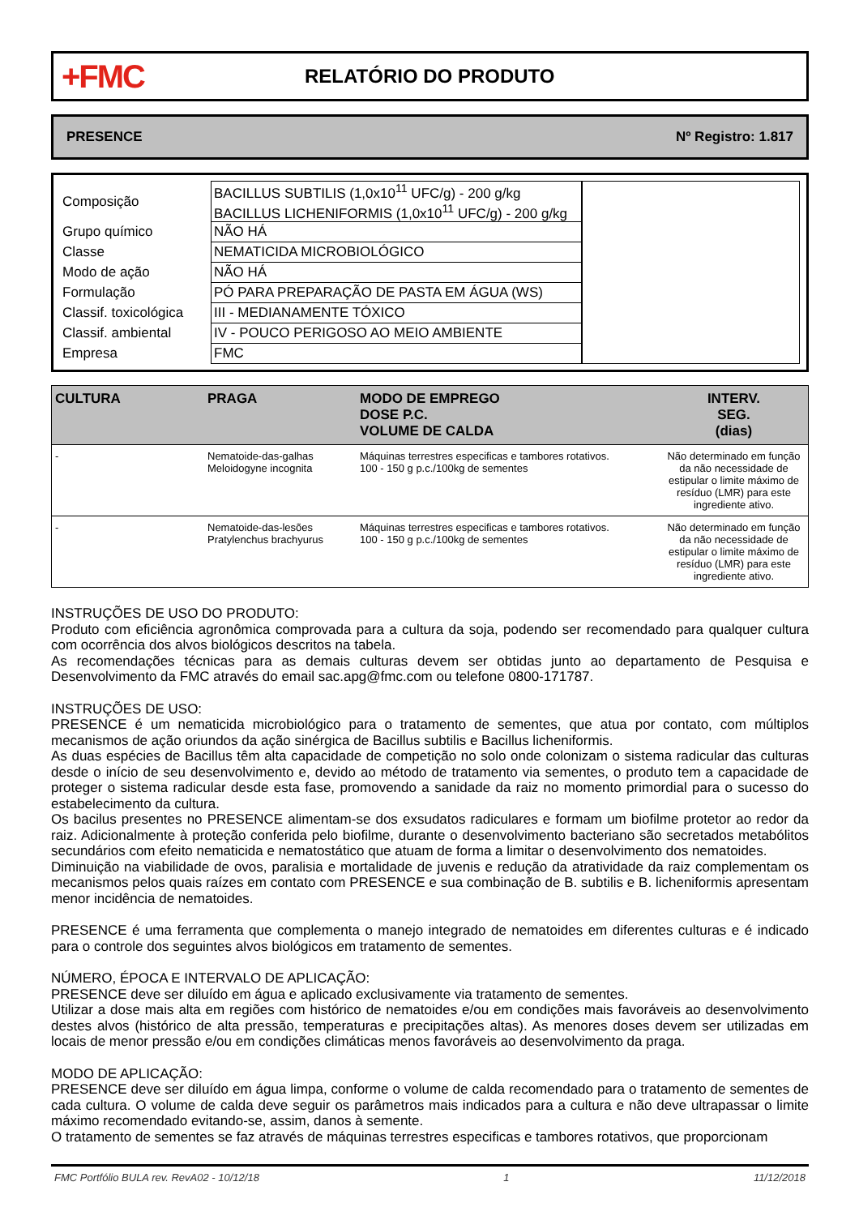+FMC
RELATÓRIO DO PRODUTO
PRESENCE Nº Registro: 1.817
| Composição | BACILLUS SUBTILIS (1,0x10<sup>11</sup> UFC/g) - 200 g/kg BACILLUS LICHENIFORMIS (1,0x10<sup>11</sup> UFC/g) - 200 g/kg |
| Grupo químico | NÃO HÁ |
| Classe | NEMATICIDA MICROBIOLÓGICO |
| Modo de ação | NÃO HÁ |
| Formulação | PÓ PARA PREPARAÇÃO DE PASTA EM ÁGUA (WS) |
| Classif. toxicológica | III - MEDIANAMENTE TÓXICO |
| Classif. ambiental | IV - POUCO PERIGOSO AO MEIO AMBIENTE |
| Empresa | FMC |
| CULTURA | PRAGA | MODO DE EMPREGO DOSE P.C. VOLUME DE CALDA | INTERV. SEG. (dias) |
| --- | --- | --- | --- |
| - | Nematoide-das-galhas Meloidogyne incognita | Máquinas terrestres especificas e tambores rotativos. 100 - 150 g p.c./100kg de sementes | Não determinado em função da não necessidade de estipular o limite máximo de resíduo (LMR) para este ingrediente ativo. |
| - | Nematoide-das-lesões Pratylenchus brachyurus | Máquinas terrestres especificas e tambores rotativos. 100 - 150 g p.c./100kg de sementes | Não determinado em função da não necessidade de estipular o limite máximo de resíduo (LMR) para este ingrediente ativo. |
INSTRUÇÕES DE USO DO PRODUTO:
Produto com eficiência agronômica comprovada para a cultura da soja, podendo ser recomendado para qualquer cultura com ocorrência dos alvos biológicos descritos na tabela.
As recomendações técnicas para as demais culturas devem ser obtidas junto ao departamento de Pesquisa e Desenvolvimento da FMC através do email sac.apg@fmc.com ou telefone 0800-171787.
INSTRUÇÕES DE USO:
PRESENCE é um nematicida microbiológico para o tratamento de sementes, que atua por contato, com múltiplos mecanismos de ação oriundos da ação sinérgica de Bacillus subtilis e Bacillus licheniformis.
As duas espécies de Bacillus têm alta capacidade de competição no solo onde colonizam o sistema radicular das culturas desde o início de seu desenvolvimento e, devido ao método de tratamento via sementes, o produto tem a capacidade de proteger o sistema radicular desde esta fase, promovendo a sanidade da raiz no momento primordial para o sucesso do estabelecimento da cultura.
Os bacilus presentes no PRESENCE alimentam-se dos exsudatos radiculares e formam um biofilme protetor ao redor da raiz. Adicionalmente à proteção conferida pelo biofilme, durante o desenvolvimento bacteriano são secretados metabólitos secundários com efeito nematicida e nematostático que atuam de forma a limitar o desenvolvimento dos nematoides.
Diminuição na viabilidade de ovos, paralisia e mortalidade de juvenis e redução da atratividade da raiz complementam os mecanismos pelos quais raízes em contato com PRESENCE e sua combinação de B. subtilis e B. licheniformis apresentam menor incidência de nematoides.
PRESENCE é uma ferramenta que complementa o manejo integrado de nematoides em diferentes culturas e é indicado para o controle dos seguintes alvos biológicos em tratamento de sementes.
NÚMERO, ÉPOCA E INTERVALO DE APLICAÇÃO:
PRESENCE deve ser diluído em água e aplicado exclusivamente via tratamento de sementes.
Utilizar a dose mais alta em regiões com histórico de nematoides e/ou em condições mais favoráveis ao desenvolvimento destes alvos (histórico de alta pressão, temperaturas e precipitações altas). As menores doses devem ser utilizadas em locais de menor pressão e/ou em condições climáticas menos favoráveis ao desenvolvimento da praga.
MODO DE APLICAÇÃO:
PRESENCE deve ser diluído em água limpa, conforme o volume de calda recomendado para o tratamento de sementes de cada cultura. O volume de calda deve seguir os parâmetros mais indicados para a cultura e não deve ultrapassar o limite máximo recomendado evitando-se, assim, danos à semente.
O tratamento de sementes se faz através de máquinas terrestres especificas e tambores rotativos, que proporcionam
FMC Portfólio BULA rev. RevA02 - 10/12/18 1 11/12/2018